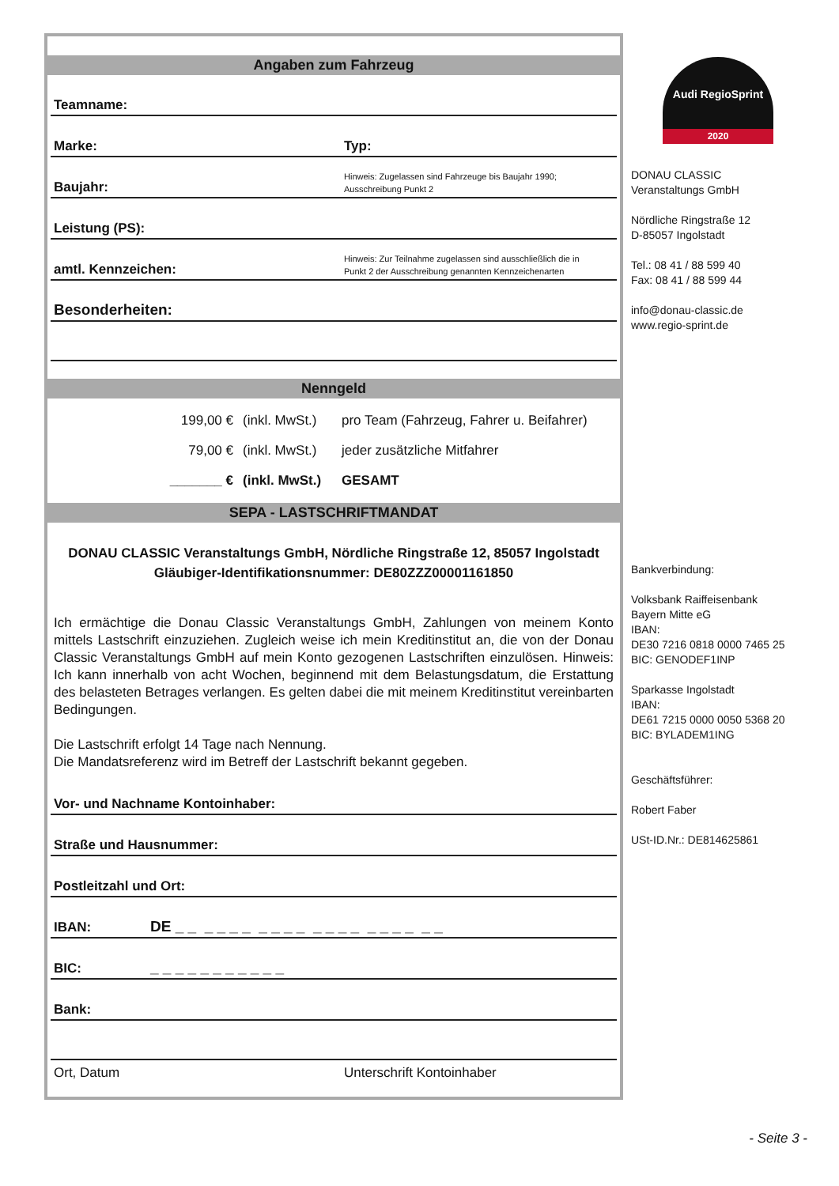Angaben zum Fahrzeug
Teamname:
Marke: Typ:
Baujahr: Hinweis: Zugelassen sind Fahrzeuge bis Baujahr 1990;
Ausschreibung Punkt 2
Leistung (PS):
amtl. Kennzeichen: Hinweis: Zur Teilnahme zugelassen sind ausschließlich die in
Punkt 2 der Ausschreibung genannten Kennzeichenarten
Besonderheiten:
Nenngeld
199,00 € (inkl. MwSt.) pro Team (Fahrzeug, Fahrer u. Beifahrer)
79,00 € (inkl. MwSt.) jeder zusätzliche Mitfahrer
_______ € (inkl. MwSt.) GESAMT
SEPA - LASTSCHRIFTMANDAT
DONAU CLASSIC Veranstaltungs GmbH, Nördliche Ringstraße 12, 85057 Ingolstadt
Gläubiger-Identifikationsnummer: DE80ZZZ00001161850
Ich ermächtige die Donau Classic Veranstaltungs GmbH, Zahlungen von meinem Konto mittels Lastschrift einzuziehen. Zugleich weise ich mein Kreditinstitut an, die von der Donau Classic Veranstaltungs GmbH auf mein Konto gezogenen Lastschriften einzulösen. Hinweis: Ich kann innerhalb von acht Wochen, beginnend mit dem Belastungsdatum, die Erstattung des belasteten Betrages verlangen. Es gelten dabei die mit meinem Kreditinstitut vereinbarten Bedingungen.
Die Lastschrift erfolgt 14 Tage nach Nennung.
Die Mandatsreferenz wird im Betreff der Lastschrift bekannt gegeben.
Vor- und Nachname Kontoinhaber:
Straße und Hausnummer:
Postleitzahl und Ort:
IBAN: DE _ _ _ _ _ _ _ _ _ _ _ _ _ _ _ _ _ _ _ _
BIC: _ _ _ _ _ _ _ _ _ _ _
Bank:
Ort, Datum Unterschrift Kontoinhaber
Audi RegioSprint
2020
DONAU CLASSIC
Veranstaltungs GmbH
Nördliche Ringstraße 12
D-85057 Ingolstadt
Tel.: 08 41 / 88 599 40
Fax: 08 41 / 88 599 44
info@donau-classic.de
www.regio-sprint.de
Bankverbindung:
Volksbank Raiffeisenbank
Bayern Mitte eG
IBAN:
DE30 7216 0818 0000 7465 25
BIC: GENODEF1INP
Sparkasse Ingolstadt
IBAN:
DE61 7215 0000 0050 5368 20
BIC: BYLADEM1ING
Geschäftsführer:
Robert Faber
USt-ID.Nr.: DE814625861
- Seite 3 -